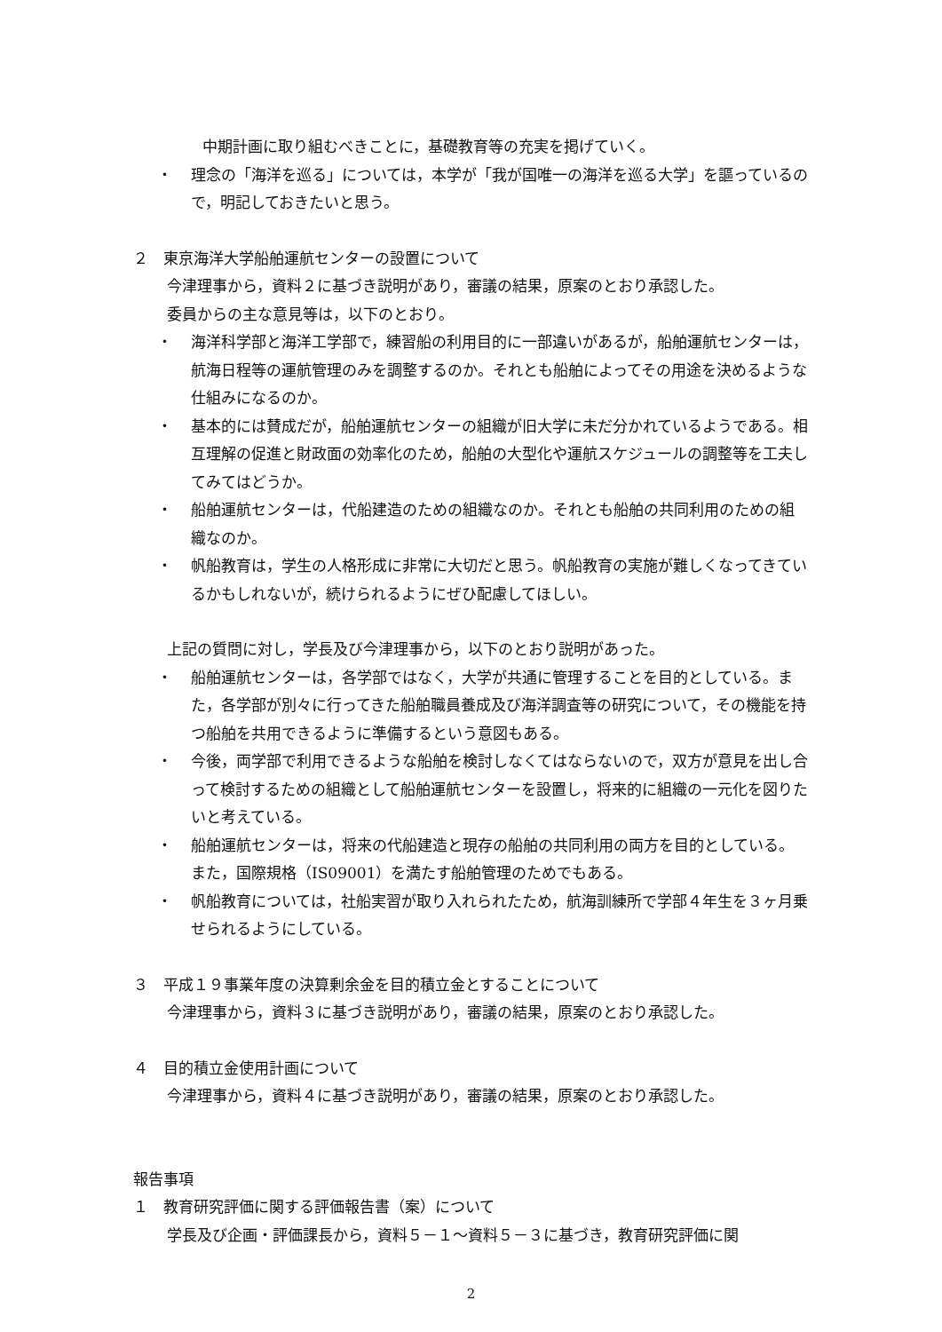中期計画に取り組むべきことに，基礎教育等の充実を掲げていく。
・ 理念の「海洋を巡る」については，本学が「我が国唯一の海洋を巡る大学」を謳っているので，明記しておきたいと思う。
２　東京海洋大学船舶運航センターの設置について
今津理事から，資料２に基づき説明があり，審議の結果，原案のとおり承認した。
委員からの主な意見等は，以下のとおり。
・ 海洋科学部と海洋工学部で，練習船の利用目的に一部違いがあるが，船舶運航センターは，航海日程等の運航管理のみを調整するのか。それとも船舶によってその用途を決めるような仕組みになるのか。
・ 基本的には賛成だが，船舶運航センターの組織が旧大学に未だ分かれているようである。相互理解の促進と財政面の効率化のため，船舶の大型化や運航スケジュールの調整等を工夫してみてはどうか。
・ 船舶運航センターは，代船建造のための組織なのか。それとも船舶の共同利用のための組織なのか。
・ 帆船教育は，学生の人格形成に非常に大切だと思う。帆船教育の実施が難しくなってきているかもしれないが，続けられるようにぜひ配慮してほしい。
上記の質問に対し，学長及び今津理事から，以下のとおり説明があった。
・ 船舶運航センターは，各学部ではなく，大学が共通に管理することを目的としている。また，各学部が別々に行ってきた船舶職員養成及び海洋調査等の研究について，その機能を持つ船舶を共用できるように準備するという意図もある。
・ 今後，両学部で利用できるような船舶を検討しなくてはならないので，双方が意見を出し合って検討するための組織として船舶運航センターを設置し，将来的に組織の一元化を図りたいと考えている。
・ 船舶運航センターは，将来の代船建造と現存の船舶の共同利用の両方を目的としている。また，国際規格（IS09001）を満たす船舶管理のためでもある。
・ 帆船教育については，社船実習が取り入れられたため，航海訓練所で学部４年生を３ヶ月乗せられるようにしている。
３　平成１９事業年度の決算剰余金を目的積立金とすることについて
今津理事から，資料３に基づき説明があり，審議の結果，原案のとおり承認した。
４　目的積立金使用計画について
今津理事から，資料４に基づき説明があり，審議の結果，原案のとおり承認した。
報告事項
１　教育研究評価に関する評価報告書（案）について
学長及び企画・評価課長から，資料５－１～資料５－３に基づき，教育研究評価に関
2